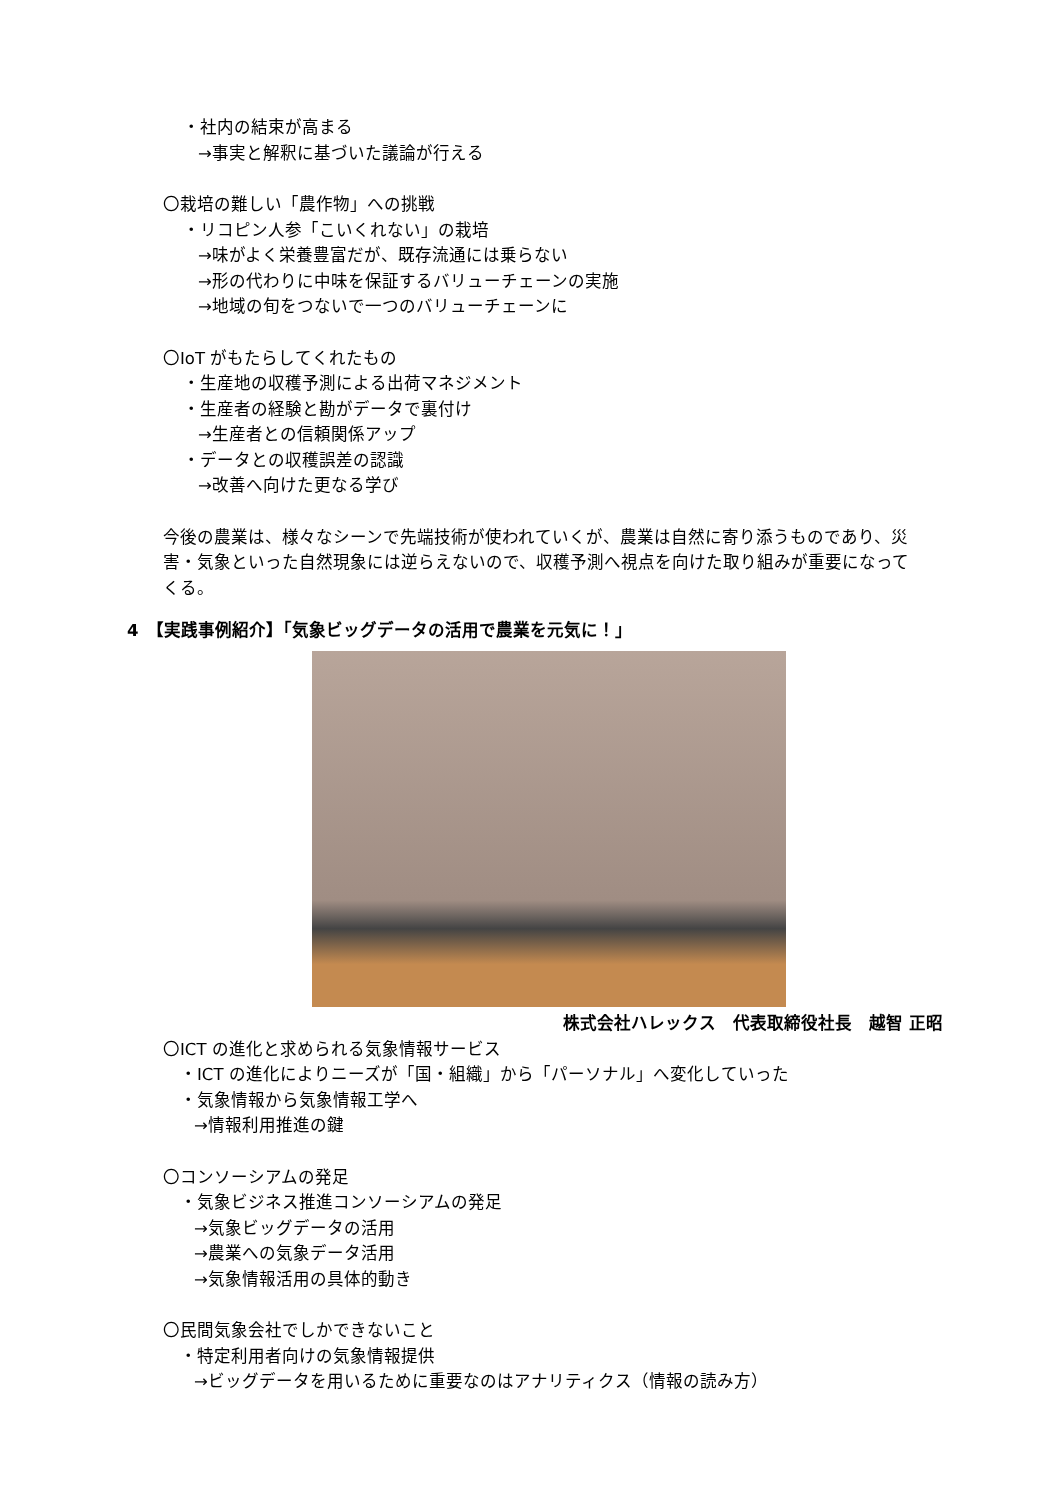・社内の結束が高まる
→事実と解釈に基づいた議論が行える
〇栽培の難しい「農作物」への挑戦
・リコピン人参「こいくれない」の栽培
→味がよく栄養豊富だが、既存流通には乗らない
→形の代わりに中味を保証するバリューチェーンの実施
→地域の旬をつないで一つのバリューチェーンに
〇IoT がもたらしてくれたもの
・生産地の収穫予測による出荷マネジメント
・生産者の経験と勘がデータで裏付け
→生産者との信頼関係アップ
・データとの収穫誤差の認識
→改善へ向けた更なる学び
今後の農業は、様々なシーンで先端技術が使われていくが、農業は自然に寄り添うものであり、災害・気象といった自然現象には逆らえないので、収穫予測へ視点を向けた取り組みが重要になってくる。
4　【実践事例紹介】「気象ビッグデータの活用で農業を元気に！」
株式会社ハレックス　代表取締役社長　越智 正昭
〇ICT の進化と求められる気象情報サービス
・ICT の進化によりニーズが「国・組織」から「パーソナル」へ変化していった
・気象情報から気象情報工学へ
→情報利用推進の鍵
〇コンソーシアムの発足
・気象ビジネス推進コンソーシアムの発足
→気象ビッグデータの活用
→農業への気象データ活用
→気象情報活用の具体的動き
〇民間気象会社でしかできないこと
・特定利用者向けの気象情報提供
→ビッグデータを用いるために重要なのはアナリティクス（情報の読み方）